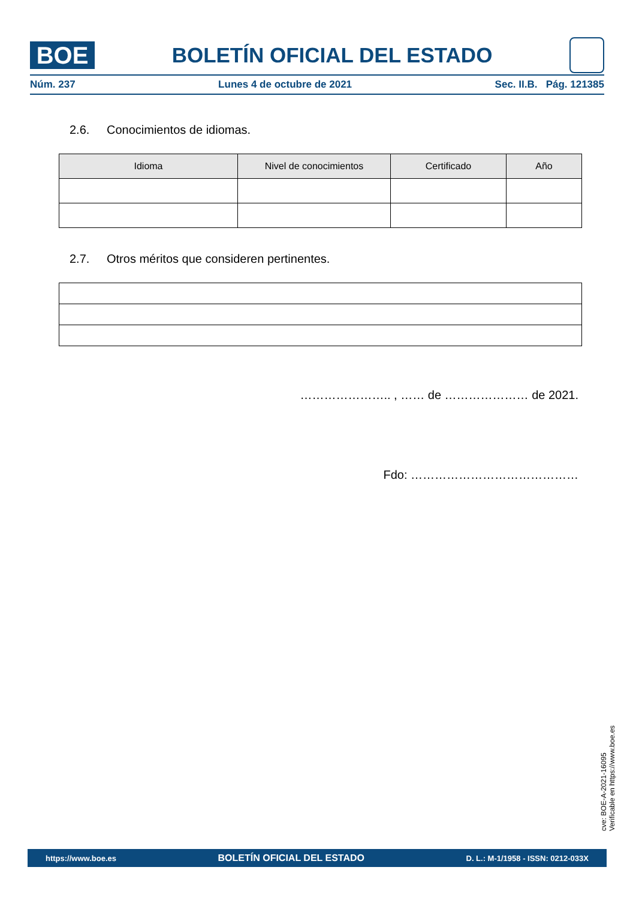BOE
BOLETÍN OFICIAL DEL ESTADO
Núm. 237 Lunes 4 de octubre de 2021 Sec. II.B. Pág. 121385
2.6. Conocimientos de idiomas.
| Idioma | Nivel de conocimientos | Certificado | Año |
| --- | --- | --- | --- |
2.7. Otros méritos que consideren pertinentes.
………………….. , …… de ………………… de 2021.
Fdo: ……………………………………
cve: BOE-A-2021-16095
Verificable en https://www.boe.es
https://www.boe.es BOLETÍN OFICIAL DEL ESTADO D. L.: M-1/1958 - ISSN: 0212-033X